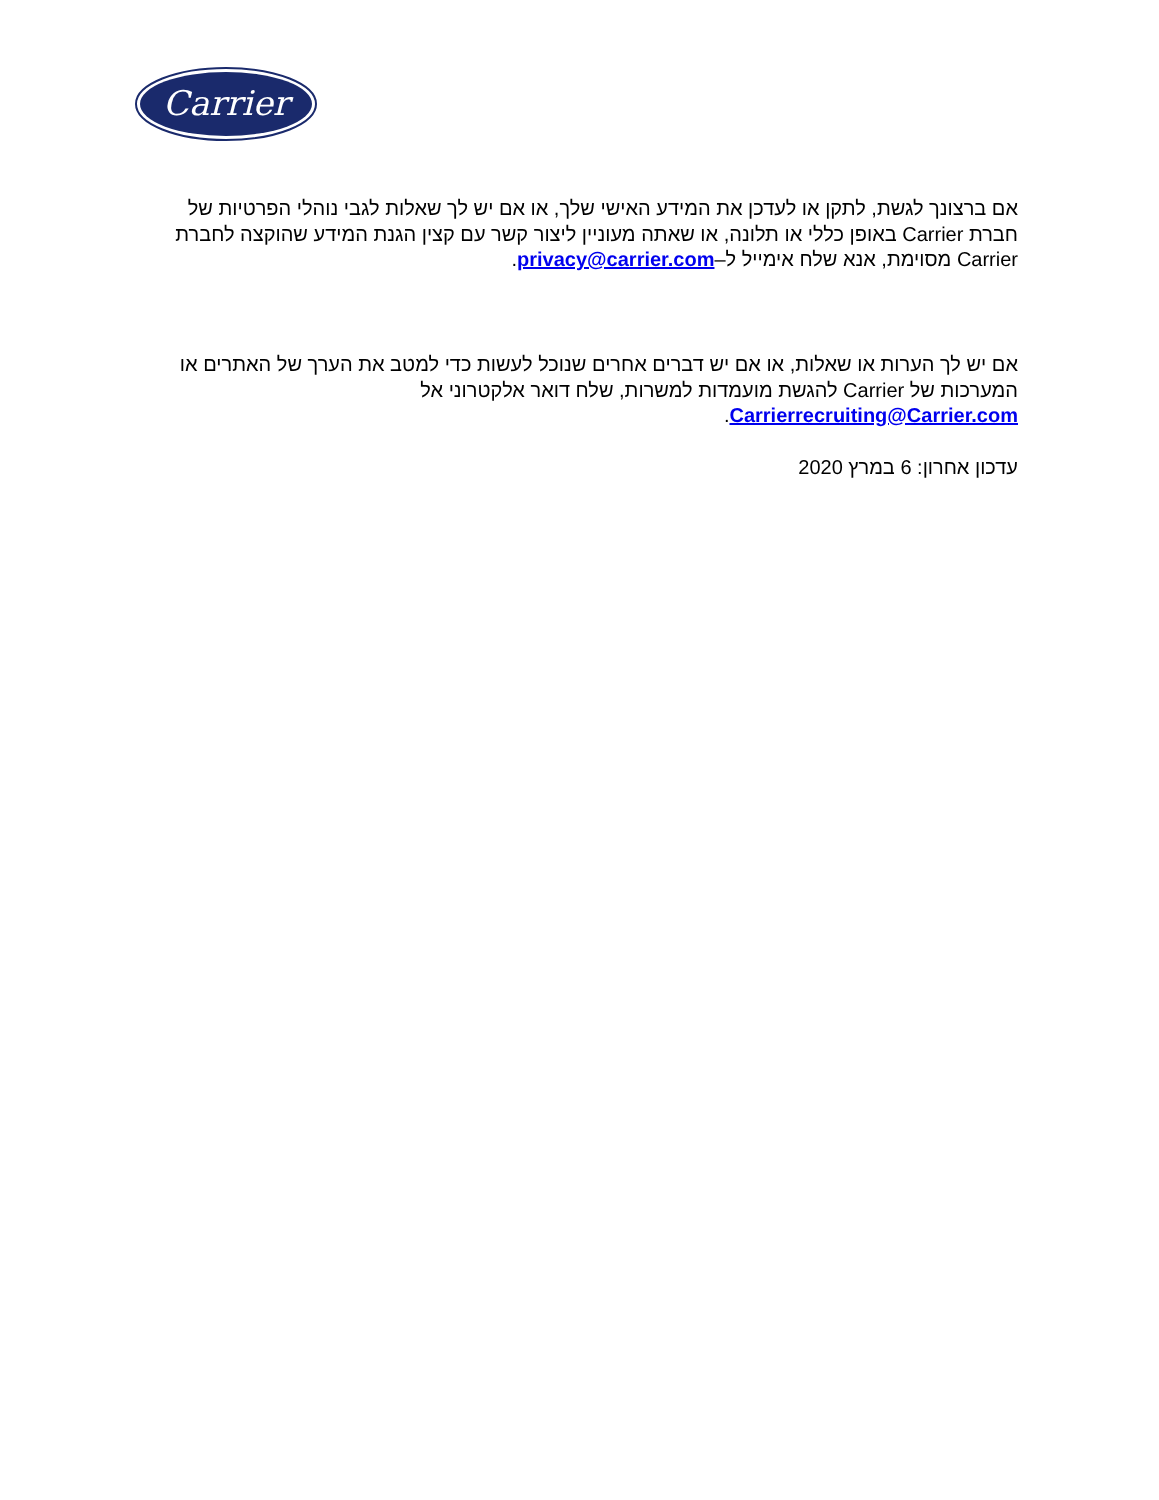Carrier
אם ברצונך לגשת, לתקן או לעדכן את המידע האישי שלך, או אם יש לך שאלות לגבי נוהלי הפרטיות של חברת Carrier באופן כללי או תלונה, או שאתה מעוניין ליצור קשר עם קצין הגנת המידע שהוקצה לחברת Carrier מסוימת, אנא שלח אימייל ל–privacy@carrier.com.
אם יש לך הערות או שאלות, או אם יש דברים אחרים שנוכל לעשות כדי למטב את הערך של האתרים או המערכות של Carrier להגשת מועמדות למשרות, שלח דואר אלקטרוני אל Carrierrecruiting@Carrier.com.
עדכון אחרון: 6 במרץ 2020